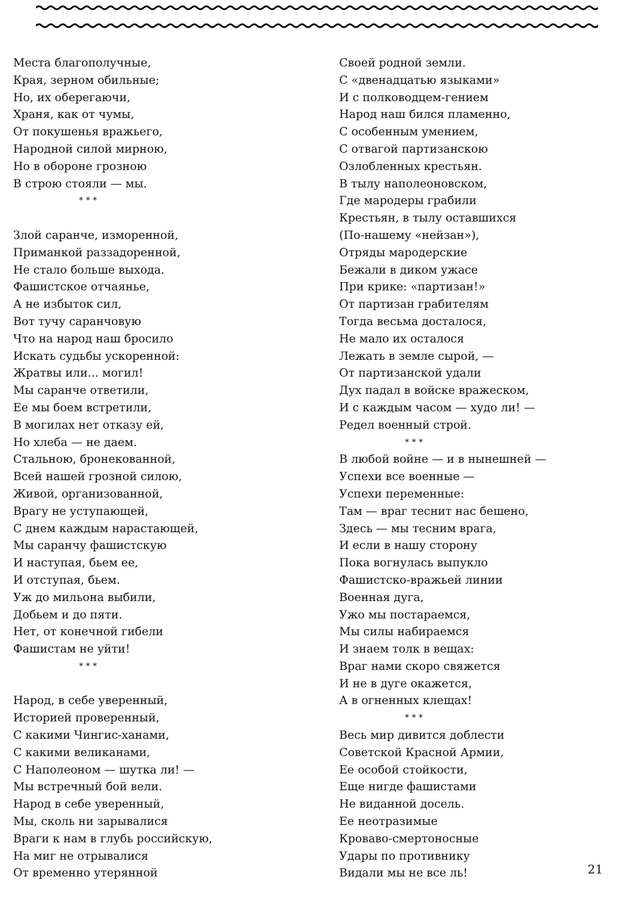Места благополучные, Края, зерном обильные; Но, их оберегаючи, Храня, как от чумы, От покушенья вражьего, Народной силой мирною, Но в обороне грозною В строю стояли — мы.
* * *
Злой саранче, изморенной, Приманкой раззадоренной, Не стало больше выхода. Фашистское отчаянье, А не избыток сил, Вот тучу саранчовую Что на народ наш бросило Искать судьбы ускоренной: Жратвы или... могил! Мы саранче ответили, Ее мы боем встретили, В могилах нет отказу ей, Но хлеба — не даем. Стальною, бронекованной, Всей нашей грозной силою, Живой, организованной, Врагу не уступающей, С днем каждым нарастающей, Мы саранчу фашистскую И наступая, бьем ее, И отступая, бьем. Уж до мильона выбили, Добьем и до пяти. Нет, от конечной гибели Фашистам не уйти!
* * *
Народ, в себе уверенный, Историей проверенный, С какими Чингис-ханами, С какими великанами, С Наполеоном — шутка ли! — Мы встречный бой вели. Народ в себе уверенный, Мы, сколь ни зарывалися Враги к нам в глубь российскую, На миг не отрывалися От временно утерянной
Своей родной земли. С «двенадцатью языками» И с полководцем-гением Народ наш бился пламенно, С особенным умением, С отвагой партизанскою Озлобленных крестьян. В тылу наполеоновском, Где мародеры грабили Крестьян, в тылу оставшихся (По-нашему «нейзан»), Отряды мародерские Бежали в диком ужасе При крике: «партизан!» От партизан грабителям Тогда весьма досталося, Не мало их осталося Лежать в земле сырой, — От партизанской удали Дух падал в войске вражеском, И с каждым часом — худо ли! — Редел военный строй.
* * *
В любой войне — и в нынешней — Успехи все военные — Успехи переменные: Там — враг теснит нас бешено, Здесь — мы тесним врага, И если в нашу сторону Пока вогнулась выпукло Фашистско-вражьей линии Военная дуга, Ужо мы постараемся, Мы силы набираемся И знаем толк в вещах: Враг нами скоро свяжется И не в дуге окажется, А в огненных клещах!
* * *
Весь мир дивится доблести Советской Красной Армии, Ее особой стойкости, Еще нигде фашистами Не виданной досель. Ее неотразимые Кроваво-смертоносные Удары по противнику Видали мы не все ль!
21